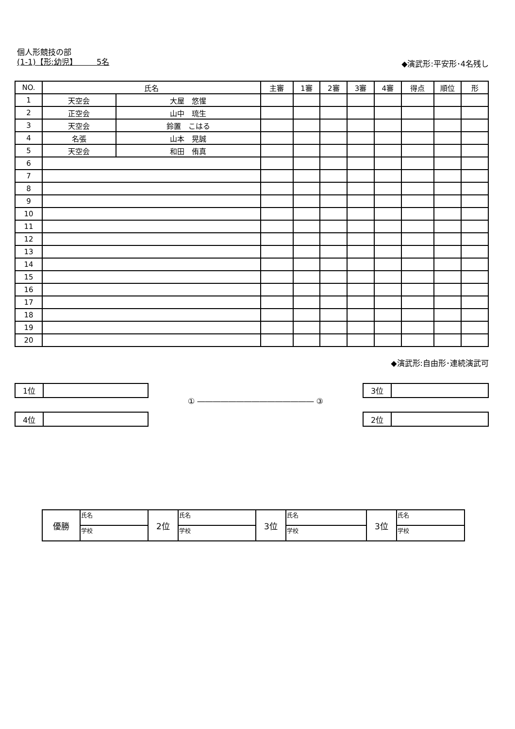個人形競技の部
(1-1)【形:幼児】　　　5名 ◆演武形:平安形･4名残し
| NO. | 氏名 | | 主審 | 1審 | 2審 | 3審 | 4審 | 得点 | 順位 | 形 |
| --- | --- | --- | --- | --- | --- | --- | --- | --- | --- | --- |
| 1 | 天空会 | 大屋 悠惺 | | | | | | | | |
| 2 | 正空会 | 山中 琉生 | | | | | | | | |
| 3 | 天空会 | 鈴置 こはる | | | | | | | | |
| 4 | 名張 | 山本 晃誠 | | | | | | | | |
| 5 | 天空会 | 和田 侑真 | | | | | | | | |
| 6 | | | | | | | | | | |
| 7 | | | | | | | | | | |
| 8 | | | | | | | | | | |
| 9 | | | | | | | | | | |
| 10 | | | | | | | | | | |
| 11 | | | | | | | | | | |
| 12 | | | | | | | | | | |
| 13 | | | | | | | | | | |
| 14 | | | | | | | | | | |
| 15 | | | | | | | | | | |
| 16 | | | | | | | | | | |
| 17 | | | | | | | | | | |
| 18 | | | | | | | | | | |
| 19 | | | | | | | | | | |
| 20 | | | | | | | | | | |
◆演武形:自由形･連続演武可
| 1位 | |
| 4位 | |
① ――――――――――――――― ③
| 3位 | |
| 2位 | |
| 優勝 | 氏名 | 2位 | 氏名 | 3位 | 氏名 | 3位 | 氏名 |
| | 学校 | | 学校 | | 学校 | | 学校 |